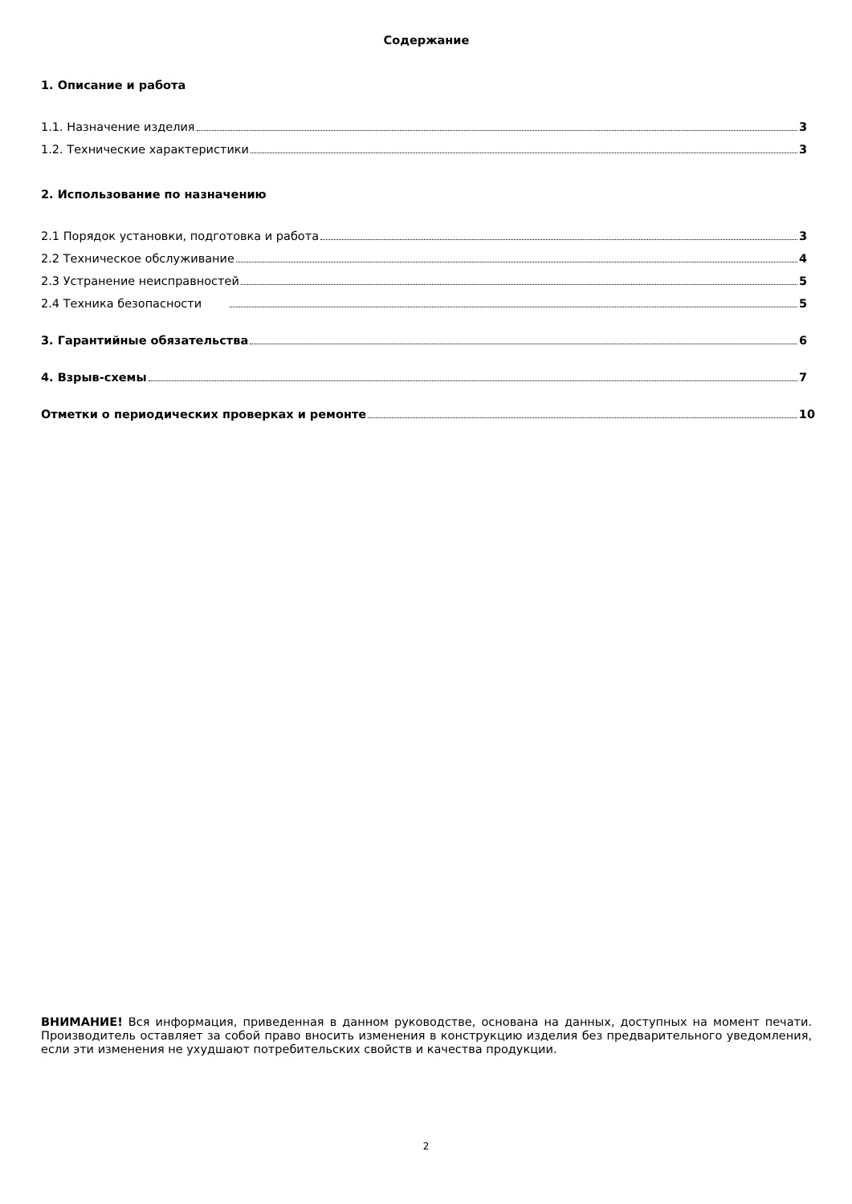Содержание
1. Описание и работа
1.1. Назначение изделия 3
1.2. Технические характеристики 3
2. Использование по назначению
2.1 Порядок установки, подготовка и работа 3
2.2 Техническое обслуживание 4
2.3 Устранение неисправностей 5
2.4 Техника безопасности 5
3. Гарантийные обязательства 6
4. Взрыв-схемы 7
Отметки о периодических проверках и ремонте 10
ВНИМАНИЕ! Вся информация, приведенная в данном руководстве, основана на данных, доступных на момент печати. Производитель оставляет за собой право вносить изменения в конструкцию изделия без предварительного уведомления, если эти изменения не ухудшают потребительских свойств и качества продукции.
2